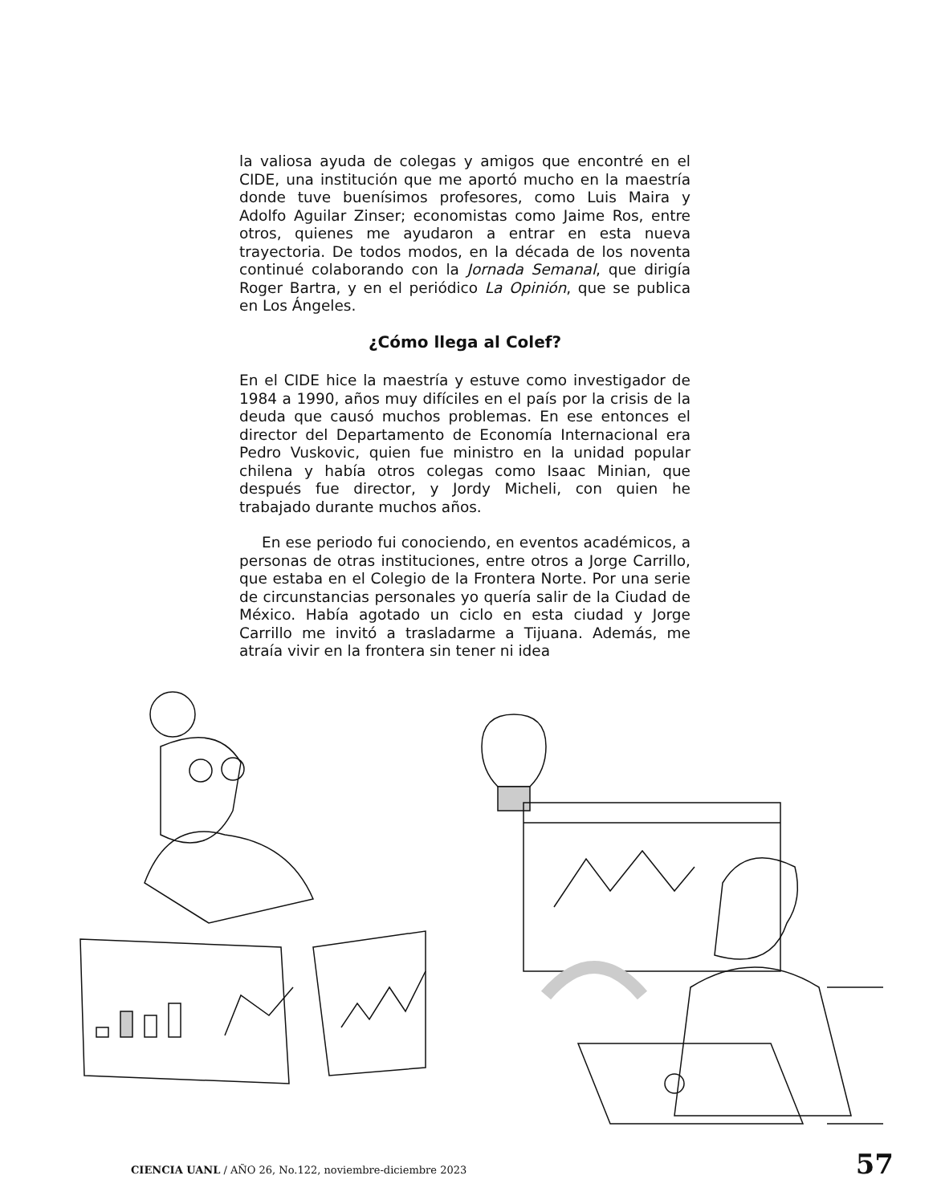la valiosa ayuda de colegas y amigos que encontré en el CIDE, una institución que me aportó mucho en la maestría donde tuve buenísimos profesores, como Luis Maira y Adolfo Aguilar Zinser; economistas como Jaime Ros, entre otros, quienes me ayudaron a entrar en esta nueva trayectoria. De todos modos, en la década de los noventa continué colaborando con la Jornada Semanal, que dirigía Roger Bartra, y en el periódico La Opinión, que se publica en Los Ángeles.
¿Cómo llega al Colef?
En el CIDE hice la maestría y estuve como investigador de 1984 a 1990, años muy difíciles en el país por la crisis de la deuda que causó muchos problemas. En ese entonces el director del Departamento de Economía Internacional era Pedro Vuskovic, quien fue ministro en la unidad popular chilena y había otros colegas como Isaac Minian, que después fue director, y Jordy Micheli, con quien he trabajado durante muchos años.
En ese periodo fui conociendo, en eventos académicos, a personas de otras instituciones, entre otros a Jorge Carrillo, que estaba en el Colegio de la Frontera Norte. Por una serie de circunstancias personales yo quería salir de la Ciudad de México. Había agotado un ciclo en esta ciudad y Jorge Carrillo me invitó a trasladarme a Tijuana. Además, me atraía vivir en la frontera sin tener ni idea
CIENCIA UANL / AÑO 26, No.122, noviembre-diciembre 2023 57